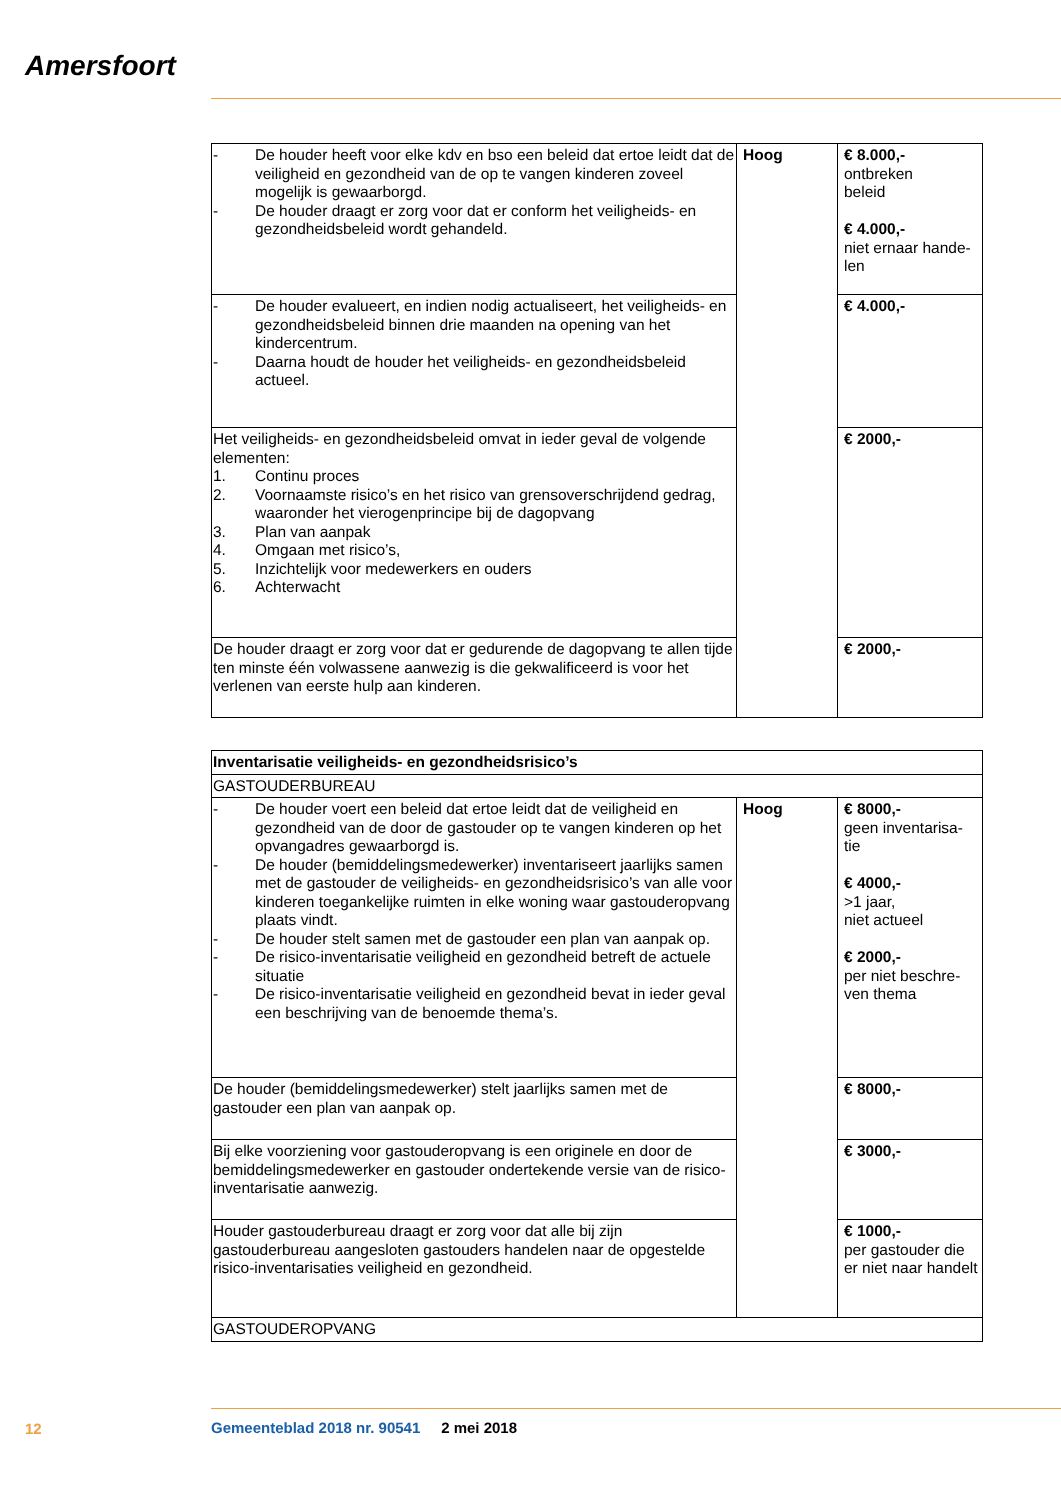Amersfoort
| - De houder heeft voor elke kdv en bso een beleid dat ertoe leidt dat de veiligheid en gezondheid van de op te vangen kinderen zoveel mogelijk is gewaarborgd. - De houder draagt er zorg voor dat er conform het veiligheids- en gezondheidsbeleid wordt gehandeld. | Hoog | € 8.000,- ontbreken beleid € 4.000,- niet ernaar hande- len |
| - De houder evalueert, en indien nodig actualiseert, het veiligheids- en gezondheidsbeleid binnen drie maanden na opening van het kindercentrum. - Daarna houdt de houder het veiligheids- en gezondheidsbeleid actueel. | | € 4.000,- |
| Het veiligheids- en gezondheidsbeleid omvat in ieder geval de volgende elementen: 1. Continu proces 2. Voornaamste risico’s en het risico van grensoverschrijdend gedrag, waaronder het vierogenprincipe bij de dagopvang 3. Plan van aanpak 4. Omgaan met risico’s, 5. Inzichtelijk voor medewerkers en ouders 6. Achterwacht | | € 2000,- |
| De houder draagt er zorg voor dat er gedurende de dagopvang te allen tijde ten minste één volwassene aanwezig is die gekwalificeerd is voor het verlenen van eerste hulp aan kinderen. | | € 2000,- |
| Inventarisatie veiligheids- en gezondheidsrisico’s | | |
| GASTOUDERBUREAU | | |
| - De houder voert een beleid dat ertoe leidt dat de veiligheid en gezondheid van de door de gastouder op te vangen kinderen op het opvangadres gewaarborgd is. - De houder (bemiddelingsmedewerker) inventariseert jaarlijks samen met de gastouder de veiligheids- en gezondheidsrisico’s van alle voor kinderen toegankelijke ruimten in elke woning waar gastouderopvang plaats vindt. - De houder stelt samen met de gastouder een plan van aanpak op. - De risico-inventarisatie veiligheid en gezondheid betreft de actuele situatie - De risico-inventarisatie veiligheid en gezondheid bevat in ieder geval een beschrijving van de benoemde thema’s. | Hoog | € 8000,- geen inventarisa- tie € 4000,- >1 jaar, niet actueel € 2000,- per niet beschre- ven thema |
| De houder (bemiddelingsmedewerker) stelt jaarlijks samen met de gastouder een plan van aanpak op. | | € 8000,- |
| Bij elke voorziening voor gastouderopvang is een originele en door de bemiddelingsmedewerker en gastouder ondertekende versie van de risico-inventarisatie aanwezig. | | € 3000,- |
| Houder gastouderbureau draagt er zorg voor dat alle bij zijn gastouderbureau aangesloten gastouders handelen naar de opgestelde risico-inventarisaties veiligheid en gezondheid. | | € 1000,- per gastouder die er niet naar handelt |
| GASTOUDEROPVANG | | |
12
Gemeenteblad 2018 nr. 90541 2 mei 2018